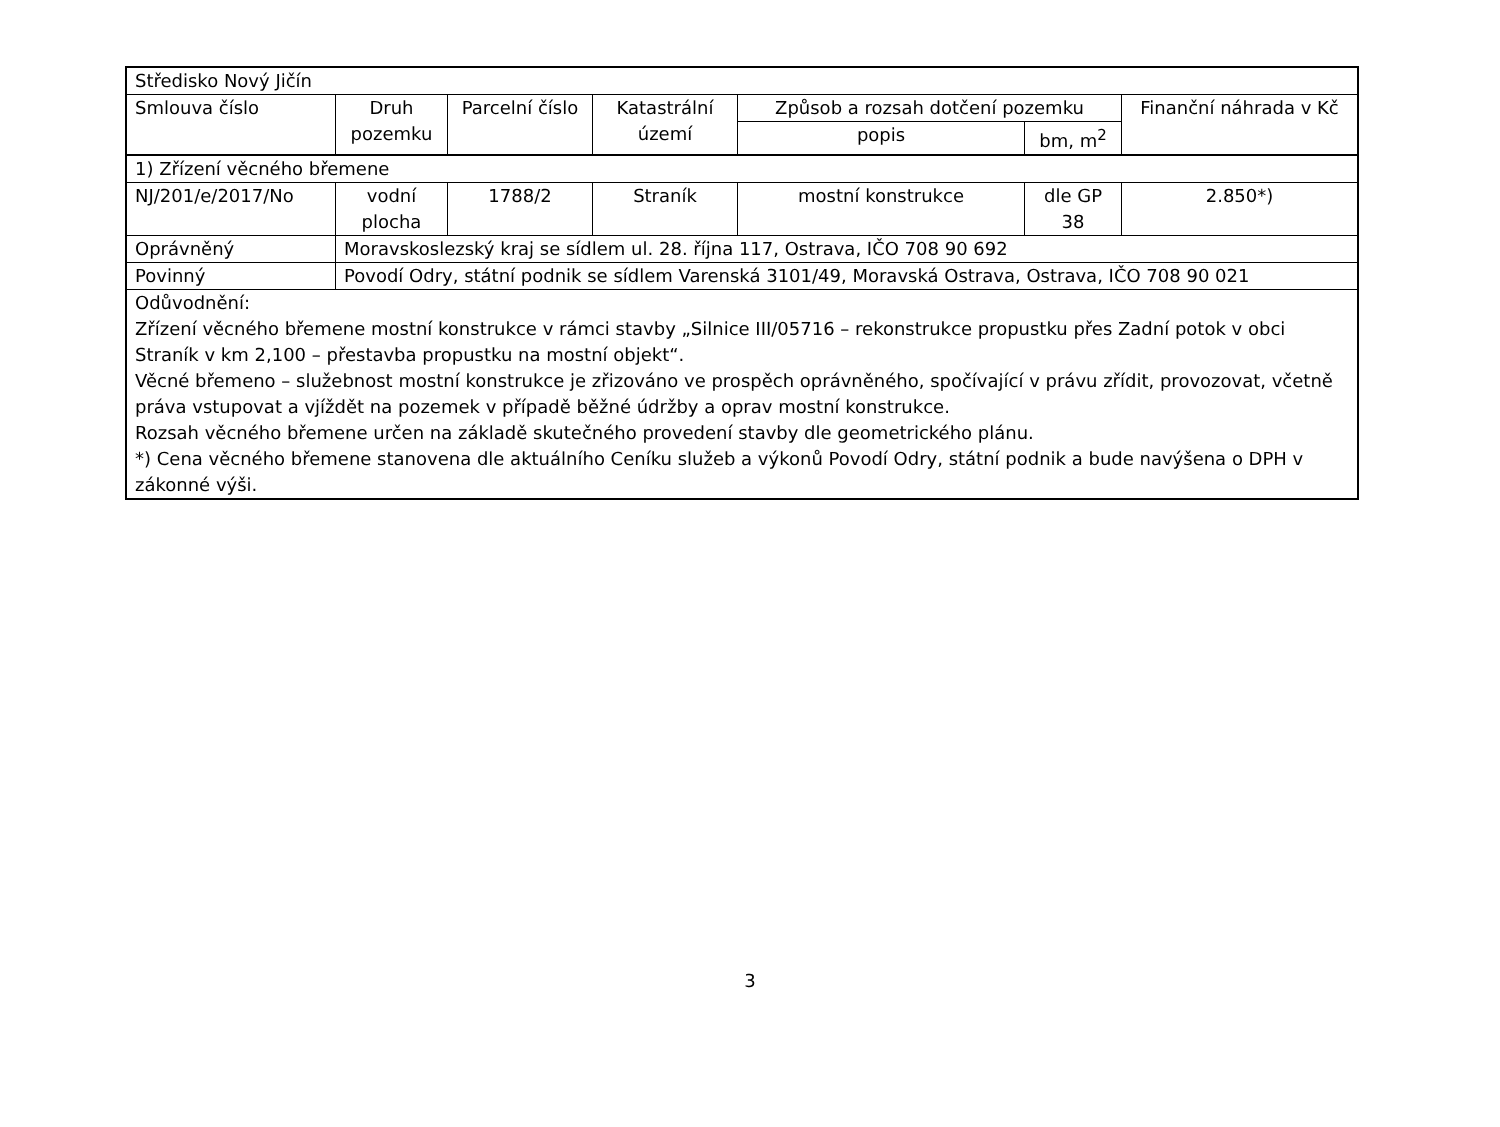| Středisko Nový Jičín | | | | | | |
| Smlouva číslo | Druh pozemku | Parcelní číslo | Katastrální území | Způsob a rozsah dotčení pozemku | | Finanční náhrada v Kč |
| | | | | popis | bm, m<sup>2</sup> | |
| 1) Zřízení věcného břemene | | | | | | |
| NJ/201/e/2017/No | vodní plocha | 1788/2 | Straník | mostní konstrukce | dle GP 38 | 2.850*) |
| Oprávněný | Moravskoslezský kraj se sídlem ul. 28. října 117, Ostrava, IČO 708 90 692 | | | | | |
| Povinný | Povodí Odry, státní podnik se sídlem Varenská 3101/49, Moravská Ostrava, Ostrava, IČO 708 90 021 | | | | | |
| Odůvodnění: Zřízení věcného břemene mostní konstrukce v rámci stavby „Silnice III/05716 – rekonstrukce propustku přes Zadní potok v obci Straník v km 2,100 – přestavba propustku na mostní objekt“. Věcné břemeno – služebnost mostní konstrukce je zřizováno ve prospěch oprávněného, spočívající v právu zřídit, provozovat, včetně práva vstupovat a vjíždět na pozemek v případě běžné údržby a oprav mostní konstrukce. Rozsah věcného břemene určen na základě skutečného provedení stavby dle geometrického plánu. *) Cena věcného břemene stanovena dle aktuálního Ceníku služeb a výkonů Povodí Odry, státní podnik a bude navýšena o DPH v zákonné výši. | | | | | | |
3